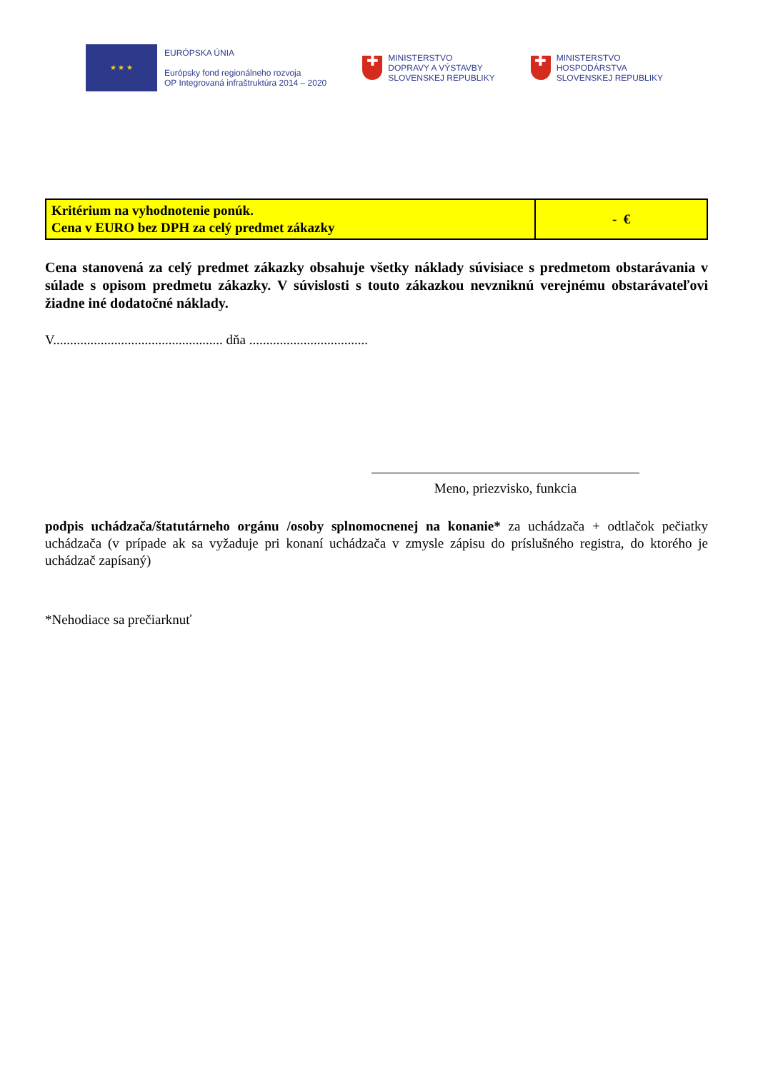★ ★ ★
EURÓPSKA ÚNIA
Európsky fond regionálneho rozvoja
OP Integrovaná infraštruktúra 2014 – 2020
✚
MINISTERSTVO
DOPRAVY A VÝSTAVBY
SLOVENSKEJ REPUBLIKY
✚
MINISTERSTVO
HOSPODÁRSTVA
SLOVENSKEJ REPUBLIKY
| Kritérium na vyhodnotenie ponúk. Cena v EURO bez DPH za celý predmet zákazky | - € |
Cena stanovená za celý predmet zákazky obsahuje všetky náklady súvisiace s predmetom obstarávania v súlade s opisom predmetu zákazky. V súvislosti s touto zákazkou nevzniknú verejnému obstarávateľovi žiadne iné dodatočné náklady.
V.................................................. dňa ...................................
Meno, priezvisko, funkcia
podpis uchádzača/štatutárneho orgánu /osoby splnomocnenej na konanie* za uchádzača + odtlačok pečiatky uchádzača (v prípade ak sa vyžaduje pri konaní uchádzača v zmysle zápisu do príslušného registra, do ktorého je uchádzač zapísaný)
*Nehodiace sa prečiarknuť